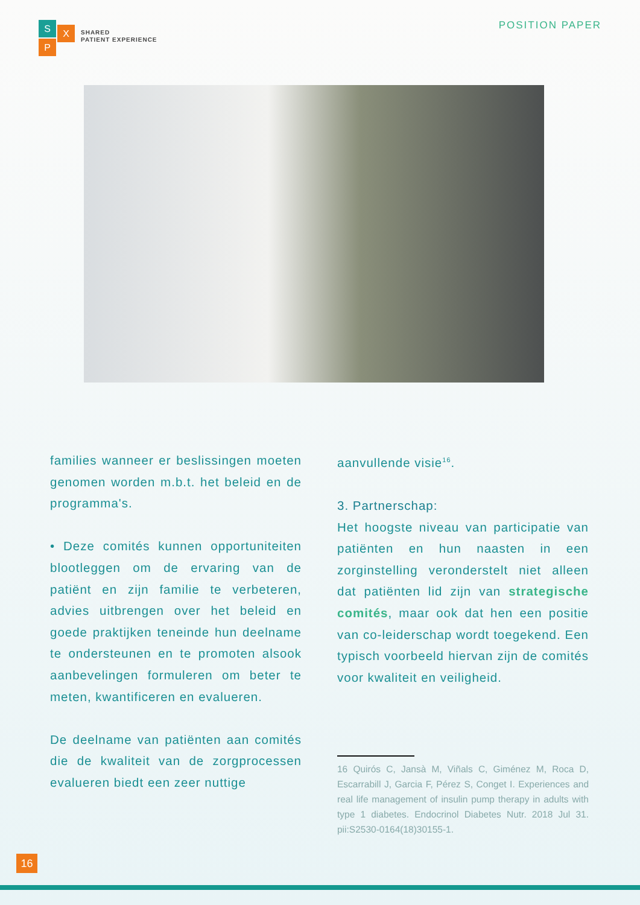S X
P
SHARED
PATIENT EXPERIENCE
POSITION PAPER
families wanneer er beslissingen moeten genomen worden m.b.t. het beleid en de programma's.
• Deze comités kunnen opportuniteiten blootleggen om de ervaring van de patiënt en zijn familie te verbeteren, advies uitbrengen over het beleid en goede praktijken teneinde hun deelname te ondersteunen en te promoten alsook aanbevelingen formuleren om beter te meten, kwantificeren en evalueren.
De deelname van patiënten aan comités die de kwaliteit van de zorgprocessen evalueren biedt een zeer nuttige
aanvullende visie<sup>16</sup>.
3. Partnerschap:
Het hoogste niveau van participatie van patiënten en hun naasten in een zorginstelling veronderstelt niet alleen dat patiënten lid zijn van strategische comités, maar ook dat hen een positie van co-leiderschap wordt toegekend. Een typisch voorbeeld hiervan zijn de comités voor kwaliteit en veiligheid.
16 Quirós C, Jansà M, Viñals C, Giménez M, Roca D, Escarrabill J, Garcia F, Pérez S, Conget I. Experiences and real life management of insulin pump therapy in adults with type 1 diabetes. Endocrinol Diabetes Nutr. 2018 Jul 31. pii:S2530-0164(18)30155-1.
16